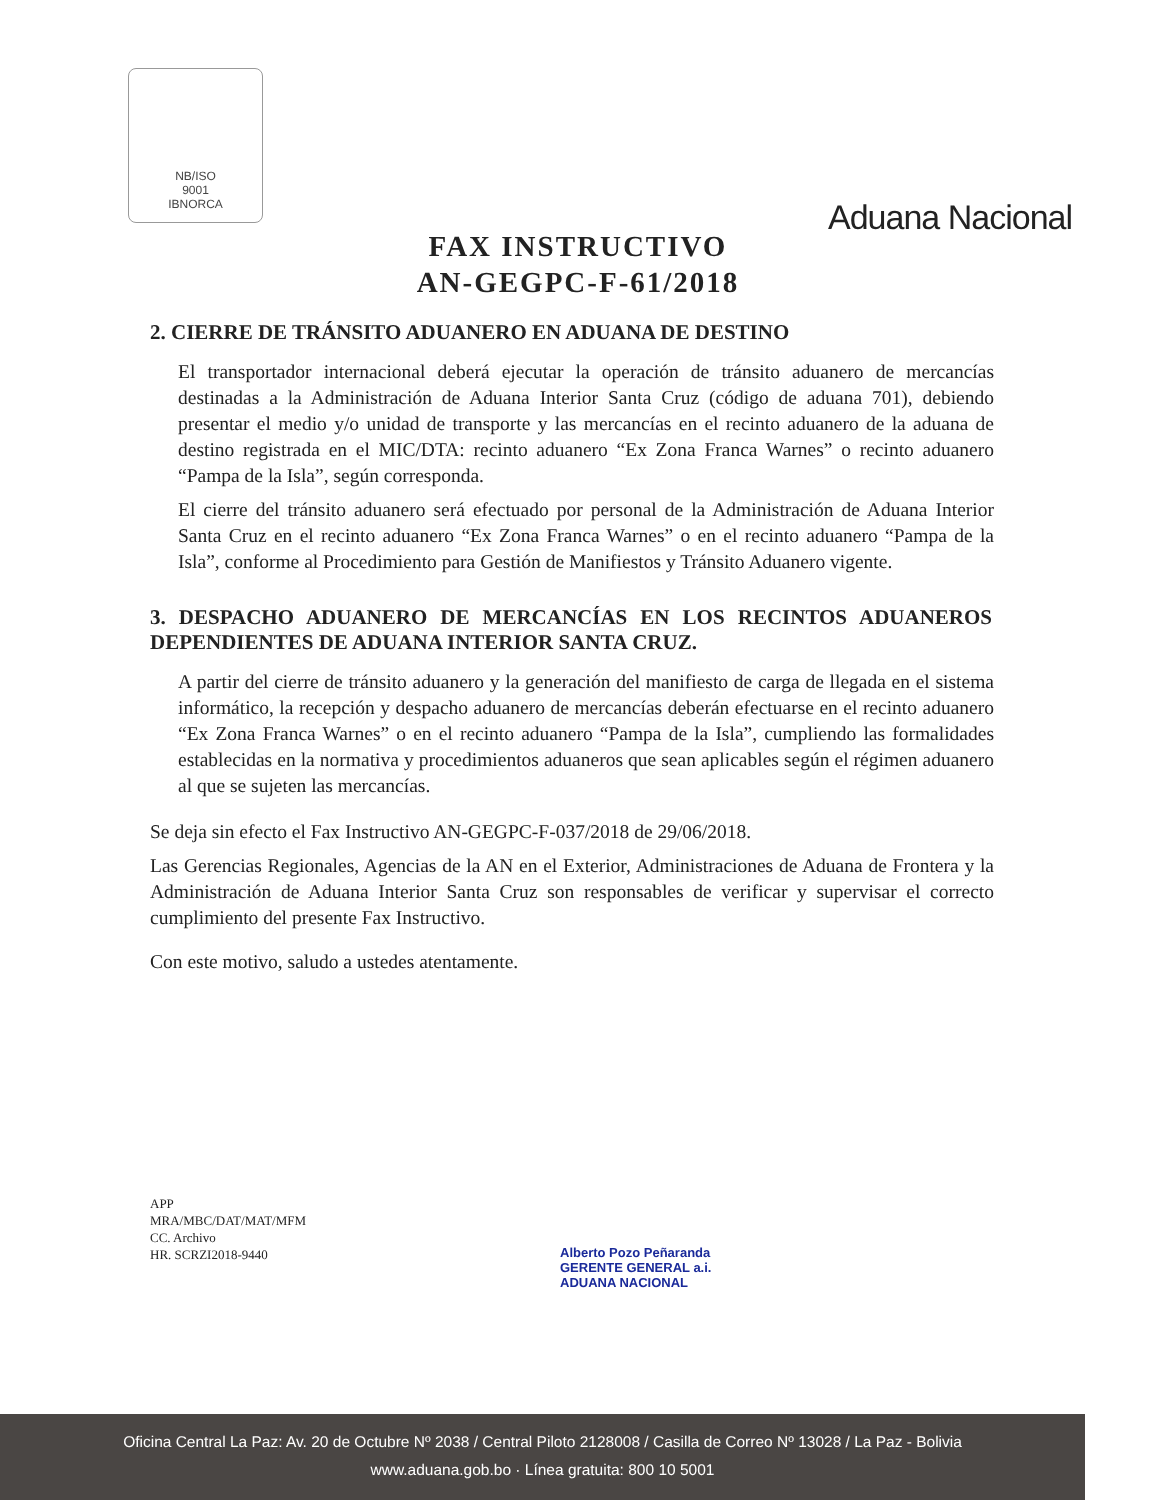NB/ISO
9001
IBNORCA
Aduana Nacional
FAX INSTRUCTIVO
AN-GEGPC-F-61/2018
2. CIERRE DE TRÁNSITO ADUANERO EN ADUANA DE DESTINO
El transportador internacional deberá ejecutar la operación de tránsito aduanero de mercancías destinadas a la Administración de Aduana Interior Santa Cruz (código de aduana 701), debiendo presentar el medio y/o unidad de transporte y las mercancías en el recinto aduanero de la aduana de destino registrada en el MIC/DTA: recinto aduanero “Ex Zona Franca Warnes” o recinto aduanero “Pampa de la Isla”, según corresponda.
El cierre del tránsito aduanero será efectuado por personal de la Administración de Aduana Interior Santa Cruz en el recinto aduanero “Ex Zona Franca Warnes” o en el recinto aduanero “Pampa de la Isla”, conforme al Procedimiento para Gestión de Manifiestos y Tránsito Aduanero vigente.
3. DESPACHO ADUANERO DE MERCANCÍAS EN LOS RECINTOS ADUANEROS DEPENDIENTES DE ADUANA INTERIOR SANTA CRUZ.
A partir del cierre de tránsito aduanero y la generación del manifiesto de carga de llegada en el sistema informático, la recepción y despacho aduanero de mercancías deberán efectuarse en el recinto aduanero “Ex Zona Franca Warnes” o en el recinto aduanero “Pampa de la Isla”, cumpliendo las formalidades establecidas en la normativa y procedimientos aduaneros que sean aplicables según el régimen aduanero al que se sujeten las mercancías.
Se deja sin efecto el Fax Instructivo AN-GEGPC-F-037/2018 de 29/06/2018.
Las Gerencias Regionales, Agencias de la AN en el Exterior, Administraciones de Aduana de Frontera y la Administración de Aduana Interior Santa Cruz son responsables de verificar y supervisar el correcto cumplimiento del presente Fax Instructivo.
Con este motivo, saludo a ustedes atentamente.
APP
MRA/MBC/DAT/MAT/MFM
CC. Archivo
HR. SCRZI2018-9440
Alberto Pozo Peñaranda
GERENTE GENERAL a.i.
ADUANA NACIONAL
Oficina Central La Paz: Av. 20 de Octubre Nº 2038 / Central Piloto 2128008 / Casilla de Correo Nº 13028 / La Paz - Bolivia
www.aduana.gob.bo · Línea gratuita: 800 10 5001